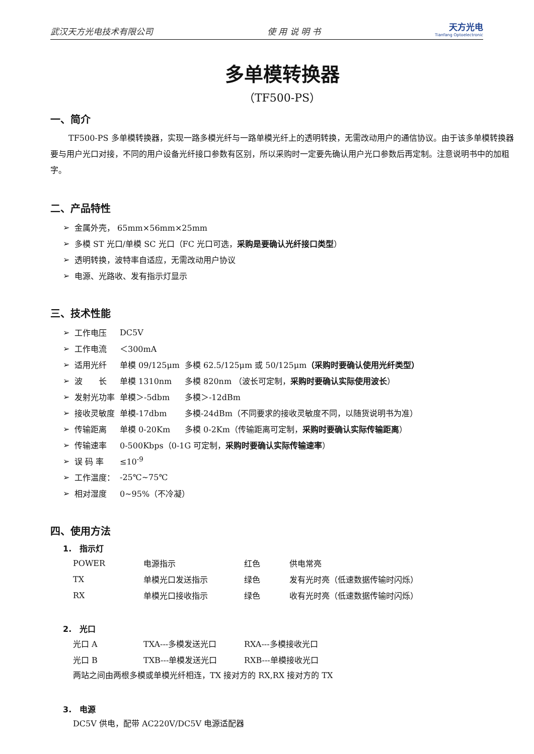武汉天方光电技术有限公司 使 用 说 明 书 天方光电
Tianfang Optoelectronic
多单模转换器
（TF500-PS）
一、简介
TF500-PS 多单模转换器，实现一路多模光纤与一路单模光纤上的透明转换，无需改动用户的通信协议。由于该多单模转换器要与用户光口对接，不同的用户设备光纤接口参数有区别，所以采购时一定要先确认用户光口参数后再定制。注意说明书中的加粗字。
二、产品特性
| ➢ | 金属外壳， 65mm×56mm×25mm |
| ➢ | 多模 ST 光口/单模 SC 光口（FC 光口可选， 采购是要确认光纤接口类型 ） |
| ➢ | 透明转换，波特率自适应，无需改动用户协议 |
| ➢ | 电源、光路收、发有指示灯显示 |
三、技术性能
| ➢ | 工作电压 | DC5V | |
| ➢ | 工作电流 | ＜300mA | |
| ➢ | 适用光纤 | 单模 09/125μm | 多模 62.5/125μm 或 50/125μm （采购时要确认使用光纤类型） |
| ➢ | 波 长 | 单模 1310nm | 多模 820nm （波长可定制， 采购时要确认实际使用波长 ） |
| ➢ | 发射光功率 | 单模＞-5dbm | 多模＞-12dBm |
| ➢ | 接收灵敏度 | 单模-17dbm | 多模-24dBm（不同要求的接收灵敏度不同，以随货说明书为准） |
| ➢ | 传输距离 | 单模 0-20Km | 多模 0-2Km（传输距离可定制， 采购时要确认实际传输距离 ） |
| ➢ | 传输速率 | 0-500Kbps（0-1G 可定制， 采购时要确认实际传输速率 ） | |
| ➢ | 误 码 率 | ≤10<sup>-9</sup> | |
| ➢ | 工作温度： | -25℃~75℃ | |
| ➢ | 相对湿度 | 0~95%（不冷凝） | |
四、使用方法
1.　指示灯
| POWER | 电源指示 | 红色 | 供电常亮 |
| TX | 单模光口发送指示 | 绿色 | 发有光时亮（低速数据传输时闪烁） |
| RX | 单模光口接收指示 | 绿色 | 收有光时亮（低速数据传输时闪烁） |
2.　光口
| 光口 A | TXA---多模发送光口 | RXA---多模接收光口 |
| 光口 B | TXB---单模发送光口 | RXB---单模接收光口 |
两站之间由两根多模或单模光纤相连，TX 接对方的 RX,RX 接对方的 TX
3.　电源
DC5V 供电，配带 AC220V/DC5V 电源适配器